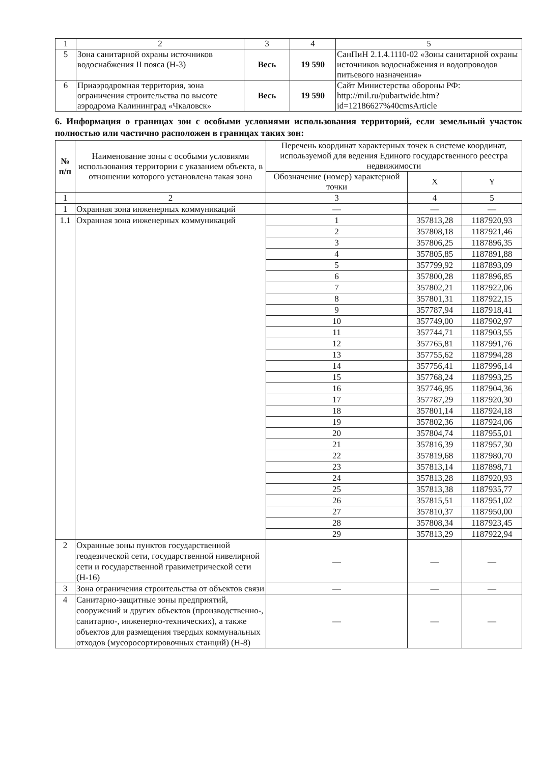| 1 | 2 | 3 | 4 | 5 |
| 5 | Зона санитарной охраны источников водоснабжения II пояса (Н-3) | Весь | 19 590 | СанПиН 2.1.4.1110-02 «Зоны санитарной охраны источников водоснабжения и водопроводов питьевого назначения» |
| 6 | Приаэродромная территория, зона ограничения строительства по высоте аэродрома Калининград «Чкаловск» | Весь | 19 590 | Сайт Министерства обороны РФ: http://mil.ru/pubartwide.htm?id=12186627%40cmsArticle |
6. Информация о границах зон с особыми условиями использования территорий, если земельный участок полностью или частично расположен в границах таких зон:
| № п/п | Наименование зоны с особыми условиями использования территории с указанием объекта, в отношении которого установлена такая зона | Перечень координат характерных точек в системе координат, используемой для ведения Единого государственного реестра недвижимости | | |
| --- | --- | --- | --- | --- |
| | | Обозначение (номер) характерной точки | X | Y |
| 1 | 2 | 3 | 4 | 5 |
| 1 | Охранная зона инженерных коммуникаций | — | — | — |
| 1.1 | Охранная зона инженерных коммуникаций | 1 | 357813,28 | 1187920,93 |
| | | 2 | 357808,18 | 1187921,46 |
| | | 3 | 357806,25 | 1187896,35 |
| | | 4 | 357805,85 | 1187891,88 |
| | | 5 | 357799,92 | 1187893,09 |
| | | 6 | 357800,28 | 1187896,85 |
| | | 7 | 357802,21 | 1187922,06 |
| | | 8 | 357801,31 | 1187922,15 |
| | | 9 | 357787,94 | 1187918,41 |
| | | 10 | 357749,00 | 1187902,97 |
| | | 11 | 357744,71 | 1187903,55 |
| | | 12 | 357765,81 | 1187991,76 |
| | | 13 | 357755,62 | 1187994,28 |
| | | 14 | 357756,41 | 1187996,14 |
| | | 15 | 357768,24 | 1187993,25 |
| | | 16 | 357746,95 | 1187904,36 |
| | | 17 | 357787,29 | 1187920,30 |
| | | 18 | 357801,14 | 1187924,18 |
| | | 19 | 357802,36 | 1187924,06 |
| | | 20 | 357804,74 | 1187955,01 |
| | | 21 | 357816,39 | 1187957,30 |
| | | 22 | 357819,68 | 1187980,70 |
| | | 23 | 357813,14 | 1187898,71 |
| | | 24 | 357813,28 | 1187920,93 |
| | | 25 | 357813,38 | 1187935,77 |
| | | 26 | 357815,51 | 1187951,02 |
| | | 27 | 357810,37 | 1187950,00 |
| | | 28 | 357808,34 | 1187923,45 |
| | | 29 | 357813,29 | 1187922,94 |
| 2 | Охранные зоны пунктов государственной геодезической сети, государственной нивелирной сети и государственной гравиметрической сети (Н-16) | — | — | — |
| 3 | Зона ограничения строительства от объектов связи | — | — | — |
| 4 | Санитарно-защитные зоны предприятий, сооружений и других объектов (производственно-, санитарно-, инженерно-технических), а также объектов для размещения твердых коммунальных отходов (мусоросортировочных станций) (Н-8) | — | — | — |